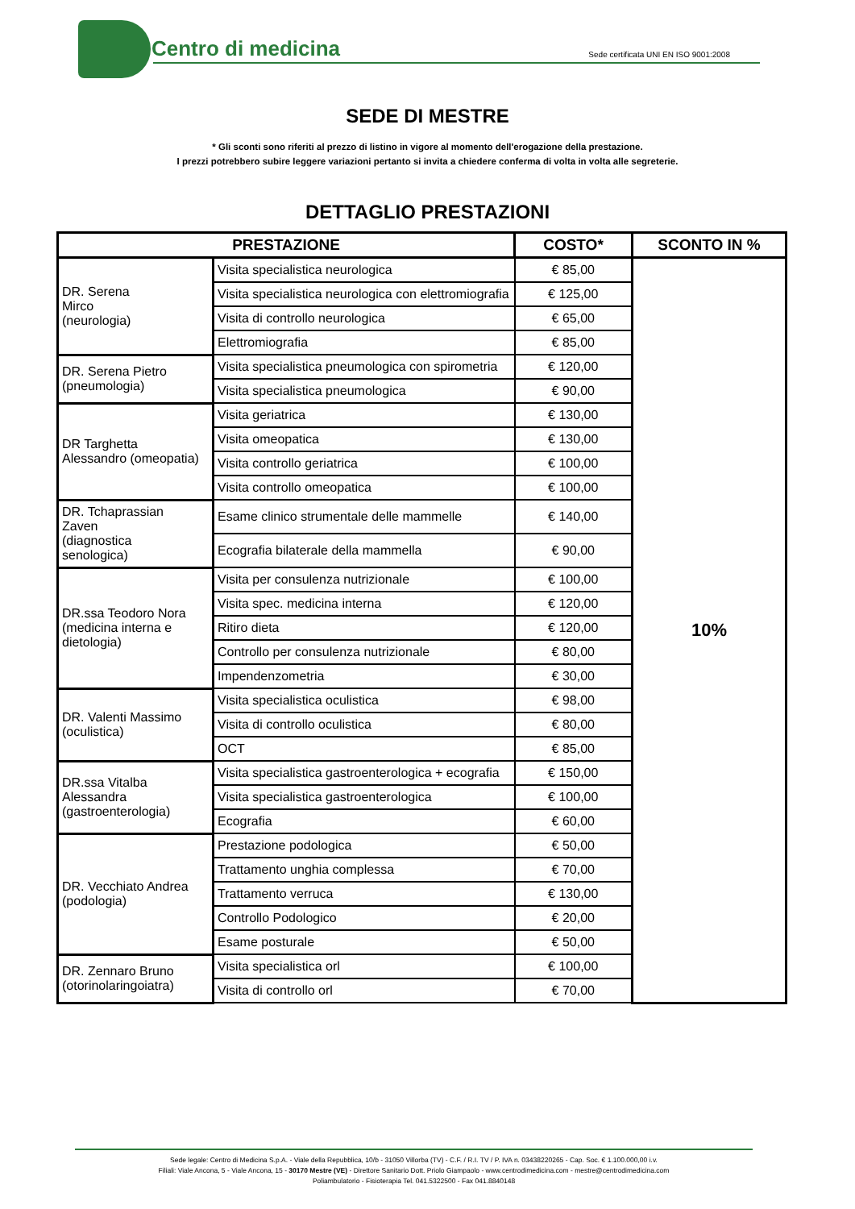Centro di medicina
Sede certificata UNI EN ISO 9001:2008
SEDE DI MESTRE
* Gli sconti sono riferiti al prezzo di listino in vigore al momento dell'erogazione della prestazione.
I prezzi potrebbero subire leggere variazioni pertanto si invita a chiedere conferma di volta in volta alle segreterie.
DETTAGLIO PRESTAZIONI
| PRESTAZIONE | | COSTO* | SCONTO IN % |
| --- | --- | --- | --- |
| DR. Serena Mirco (neurologia) | Visita specialistica neurologica | € 85,00 | 10% |
| | Visita specialistica neurologica con elettromiografia | € 125,00 | |
| | Visita di controllo neurologica | € 65,00 | |
| | Elettromiografia | € 85,00 | |
| DR. Serena Pietro (pneumologia) | Visita specialistica pneumologica con spirometria | € 120,00 | |
| | Visita specialistica pneumologica | € 90,00 | |
| DR Targhetta Alessandro (omeopatia) | Visita geriatrica | € 130,00 | |
| | Visita omeopatica | € 130,00 | |
| | Visita controllo geriatrica | € 100,00 | |
| | Visita controllo omeopatica | € 100,00 | |
| DR. Tchaprassian Zaven (diagnostica senologica) | Esame clinico strumentale delle mammelle | € 140,00 | |
| | Ecografia bilaterale della mammella | € 90,00 | |
| DR.ssa Teodoro Nora (medicina interna e dietologia) | Visita per consulenza nutrizionale | € 100,00 | |
| | Visita spec. medicina interna | € 120,00 | |
| | Ritiro dieta | € 120,00 | |
| | Controllo per consulenza nutrizionale | € 80,00 | |
| | Impendenzometria | € 30,00 | |
| DR. Valenti Massimo (oculistica) | Visita specialistica oculistica | € 98,00 | |
| | Visita di controllo oculistica | € 80,00 | |
| | OCT | € 85,00 | |
| DR.ssa Vitalba Alessandra (gastroenterologia) | Visita specialistica gastroenterologica + ecografia | € 150,00 | |
| | Visita specialistica gastroenterologica | € 100,00 | |
| | Ecografia | € 60,00 | |
| DR. Vecchiato Andrea (podologia) | Prestazione podologica | € 50,00 | |
| | Trattamento unghia complessa | € 70,00 | |
| | Trattamento verruca | € 130,00 | |
| | Controllo Podologico | € 20,00 | |
| | Esame posturale | € 50,00 | |
| DR. Zennaro Bruno (otorinolaringoiatra) | Visita specialistica orl | € 100,00 | |
| | Visita di controllo orl | € 70,00 | |
Sede legale: Centro di Medicina S.p.A. - Viale della Repubblica, 10/b - 31050 Villorba (TV) - C.F. / R.I. TV / P. IVA n. 03438220265 - Cap. Soc. € 1.100.000,00 i.v.
Filiali: Viale Ancona, 5 - Viale Ancona, 15 - 30170 Mestre (VE) - Direttore Sanitario Dott. Priolo Giampaolo - www.centrodimedicina.com - mestre@centrodimedicina.com
Poliambulatorio - Fisioterapia Tel. 041.5322500 - Fax 041.8840148